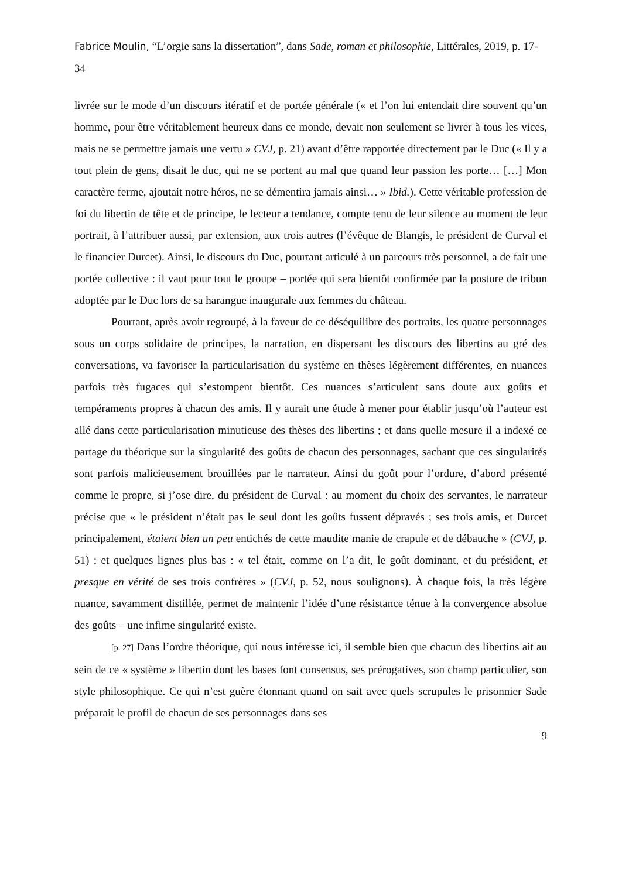Fabrice Moulin, “L’orgie sans la dissertation”, dans Sade, roman et philosophie, Littérales, 2019, p. 17-34
livrée sur le mode d’un discours itératif et de portée générale (« et l’on lui entendait dire souvent qu’un homme, pour être véritablement heureux dans ce monde, devait non seulement se livrer à tous les vices, mais ne se permettre jamais une vertu » CVJ, p. 21) avant d’être rapportée directement par le Duc (« Il y a tout plein de gens, disait le duc, qui ne se portent au mal que quand leur passion les porte… […] Mon caractère ferme, ajoutait notre héros, ne se démentira jamais ainsi… » Ibid.). Cette véritable profession de foi du libertin de tête et de principe, le lecteur a tendance, compte tenu de leur silence au moment de leur portrait, à l’attribuer aussi, par extension, aux trois autres (l’évêque de Blangis, le président de Curval et le financier Durcet). Ainsi, le discours du Duc, pourtant articulé à un parcours très personnel, a de fait une portée collective : il vaut pour tout le groupe – portée qui sera bientôt confirmée par la posture de tribun adoptée par le Duc lors de sa harangue inaugurale aux femmes du château.
Pourtant, après avoir regroupé, à la faveur de ce déséquilibre des portraits, les quatre personnages sous un corps solidaire de principes, la narration, en dispersant les discours des libertins au gré des conversations, va favoriser la particularisation du système en thèses légèrement différentes, en nuances parfois très fugaces qui s’estompent bientôt. Ces nuances s’articulent sans doute aux goûts et tempéraments propres à chacun des amis. Il y aurait une étude à mener pour établir jusqu’où l’auteur est allé dans cette particularisation minutieuse des thèses des libertins ; et dans quelle mesure il a indexé ce partage du théorique sur la singularité des goûts de chacun des personnages, sachant que ces singularités sont parfois malicieusement brouillées par le narrateur. Ainsi du goût pour l’ordure, d’abord présenté comme le propre, si j’ose dire, du président de Curval : au moment du choix des servantes, le narrateur précise que « le président n’était pas le seul dont les goûts fussent dépravés ; ses trois amis, et Durcet principalement, étaient bien un peu entichés de cette maudite manie de crapule et de débauche » (CVJ, p. 51) ; et quelques lignes plus bas : « tel était, comme on l’a dit, le goût dominant, et du président, et presque en vérité de ses trois confrères » (CVJ, p. 52, nous soulignons). À chaque fois, la très légère nuance, savamment distillée, permet de maintenir l’idée d’une résistance ténue à la convergence absolue des goûts – une infime singularité existe.
[p. 27] Dans l’ordre théorique, qui nous intéresse ici, il semble bien que chacun des libertins ait au sein de ce « système » libertin dont les bases font consensus, ses prérogatives, son champ particulier, son style philosophique. Ce qui n’est guère étonnant quand on sait avec quels scrupules le prisonnier Sade préparait le profil de chacun de ses personnages dans ses
9